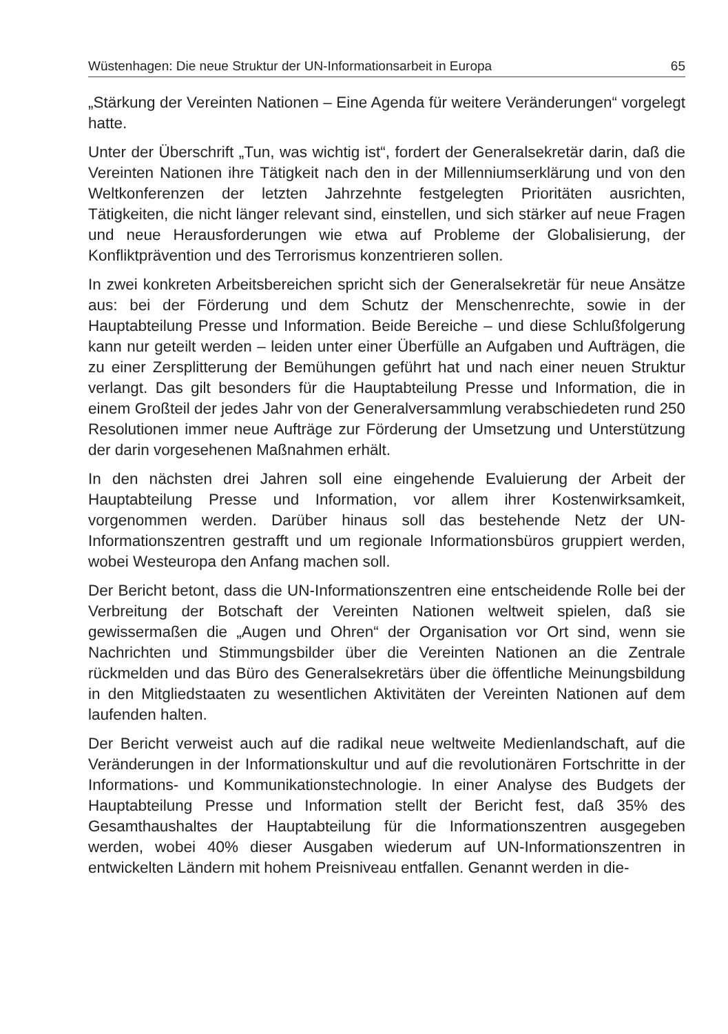Wüstenhagen: Die neue Struktur der UN-Informationsarbeit in Europa 65
„Stärkung der Vereinten Nationen – Eine Agenda für weitere Veränderungen“ vorgelegt hatte.
Unter der Überschrift „Tun, was wichtig ist“, fordert der Generalsekretär darin, daß die Vereinten Nationen ihre Tätigkeit nach den in der Millenniumserklärung und von den Weltkonferenzen der letzten Jahrzehnte festgelegten Prioritäten ausrichten, Tätigkeiten, die nicht länger relevant sind, einstellen, und sich stärker auf neue Fragen und neue Herausforderungen wie etwa auf Probleme der Globalisierung, der Konfliktprävention und des Terrorismus konzentrieren sollen.
In zwei konkreten Arbeitsbereichen spricht sich der Generalsekretär für neue Ansätze aus: bei der Förderung und dem Schutz der Menschenrechte, sowie in der Hauptabteilung Presse und Information. Beide Bereiche – und diese Schlußfolgerung kann nur geteilt werden – leiden unter einer Überfülle an Aufgaben und Aufträgen, die zu einer Zersplitterung der Bemühungen geführt hat und nach einer neuen Struktur verlangt. Das gilt besonders für die Hauptabteilung Presse und Information, die in einem Großteil der jedes Jahr von der Generalversammlung verabschiedeten rund 250 Resolutionen immer neue Aufträge zur Förderung der Umsetzung und Unterstützung der darin vorgesehenen Maßnahmen erhält.
In den nächsten drei Jahren soll eine eingehende Evaluierung der Arbeit der Hauptabteilung Presse und Information, vor allem ihrer Kostenwirksamkeit, vorgenommen werden. Darüber hinaus soll das bestehende Netz der UN-Informationszentren gestrafft und um regionale Informationsbüros gruppiert werden, wobei Westeuropa den Anfang machen soll.
Der Bericht betont, dass die UN-Informationszentren eine entscheidende Rolle bei der Verbreitung der Botschaft der Vereinten Nationen weltweit spielen, daß sie gewissermaßen die „Augen und Ohren“ der Organisation vor Ort sind, wenn sie Nachrichten und Stimmungsbilder über die Vereinten Nationen an die Zentrale rückmelden und das Büro des Generalsekretärs über die öffentliche Meinungsbildung in den Mitgliedstaaten zu wesentlichen Aktivitäten der Vereinten Nationen auf dem laufenden halten.
Der Bericht verweist auch auf die radikal neue weltweite Medienlandschaft, auf die Veränderungen in der Informationskultur und auf die revolutionären Fortschritte in der Informations- und Kommunikationstechnologie. In einer Analyse des Budgets der Hauptabteilung Presse und Information stellt der Bericht fest, daß 35% des Gesamthaushaltes der Hauptabteilung für die Informationszentren ausgegeben werden, wobei 40% dieser Ausgaben wiederum auf UN-Informationszentren in entwickelten Ländern mit hohem Preisniveau entfallen. Genannt werden in die-